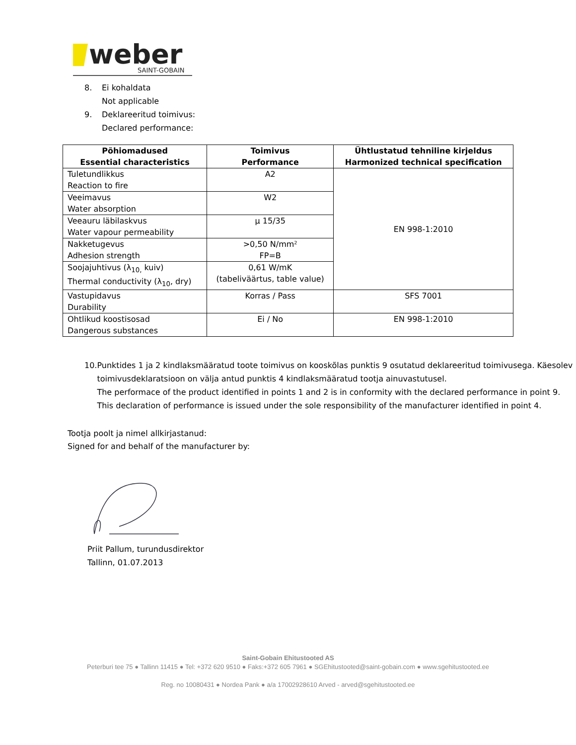weber
SAINT-GOBAIN
8. Ei kohaldata
Not applicable
9. Deklareeritud toimivus:
Declared performance:
| Põhiomadused Essential characteristics | Toimivus Performance | Ühtlustatud tehniline kirjeldus Harmonized technical specification |
| --- | --- | --- |
| Tuletundlikkus Reaction to fire | A2 | EN 998-1:2010 |
| Veeimavus Water absorption | W2 | |
| Veeauru läbilaskvus Water vapour permeability | µ 15/35 | |
| Nakketugevus Adhesion strength | >0,50 N/mm² FP=B | |
| Soojajuhtivus (λ<sub>10,</sub> kuiv) Thermal conductivity (λ<sub>10</sub>, dry) | 0,61 W/mK (tabeliväärtus, table value) | |
| Vastupidavus Durability | Korras / Pass | SFS 7001 |
| Ohtlikud koostisosad Dangerous substances | Ei / No | EN 998-1:2010 |
10. Punktides 1 ja 2 kindlaksmääratud toote toimivus on kooskõlas punktis 9 osutatud deklareeritud toimivusega. Käesolev toimivusdeklaratsioon on välja antud punktis 4 kindlaksmääratud tootja ainuvastutusel.
The performace of the product identified in points 1 and 2 is in conformity with the declared performance in point 9. This declaration of performance is issued under the sole responsibility of the manufacturer identified in point 4.
Tootja poolt ja nimel allkirjastanud:
Signed for and behalf of the manufacturer by:
Priit Pallum, turundusdirektor
Tallinn, 01.07.2013
Saint-Gobain Ehitustooted AS
Peterburi tee 75 ● Tallinn 11415 ● Tel: +372 620 9510 ● Faks:+372 605 7961 ● SGEhitustooted@saint-gobain.com ● www.sgehitustooted.ee
Reg. no 10080431 ● Nordea Pank ● a/a 17002928610 Arved - arved@sgehitustooted.ee